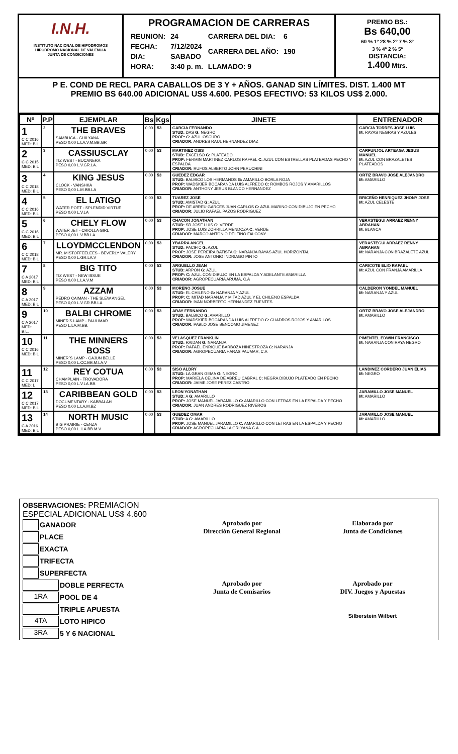I.N.H.
INSTITUTO NACIONAL DE HIPODROMOS
HIPODROMO NACIONAL DE VALENCIA
JUNTA DE CONDICIONES
PROGRAMACION DE CARRERAS
| REUNION: | 24 | CARRERA DEL DIA: | 6 |
| FECHA: | 7/12/2024 | CARRERA DEL AÑO: | 190 |
| DIA: | SABADO | | |
| HORA: | 3:40 p. m. | LLAMADO: 9 | |
PREMIO BS.:
Bs 640,00
60 % 1º 28 % 2º 7 % 3º
3 % 4º 2 % 5º
DISTANCIA:
1.400 Mtrs.
P E. COND DE RECL PARA CABALLOS DE 3 Y + AÑOS. GANAD SIN LÍMITES. DIST. 1.400 MT
PREMIO BS 640.00 ADICIONAL US$ 4.600. PESOS EFECTIVO: 53 KILOS US$ 2.000.
| Nº | P.P | EJEMPLAR | Bs | Kgs | JINETE | ENTRENADOR |
| --- | --- | --- | --- | --- | --- | --- |
| 1 C C 2016 MED: B.L | 2 | THE BRAVES SAMBUCA - GUILYANA PESO 0,00 L.LA.V.M.BB.GR | 0,00 | 53 | GARCIA FERNANDO STUD: DAS G: NEGRO PROP: C: AZUL OSCURO CRIADOR: ANDRES RAUL HERNANDEZ DIAZ | GARCIA TORRES JOSE LUIS M: RAYAS NEGRAS Y AZULES |
| 2 C C 2015 MED: B.L | 3 | CASSIUSCLAY TIZ WEST - BUCANERA PESO 0,00 L.V.GR.LA. | 0,00 | 53 | MARTINEZ OSIS STUD: EXCELSO G: PLATEADO PROP: FERMIN MARTINEZ CARLOS RAFAEL C: AZUL CON ESTRELLAS PLATEADAS PECHO Y ESPALDA CRIADOR: RUFOS ALBERTO JOHN PERUCHINI | CARFUNJOL ARTEAGA JESUS MANUEL M: AZUL CON BRAZALETES PLATEADOS |
| 3 C C 2018 MED: B.L | 4 | KING JESUS CLOCK - VANSHKA PESO 0,00 L.M.BB.LA | 0,00 | 53 | GUEDEZ EDGAR STUD: BALBICO LOS HERMANOS G: AMARILLO BORLA ROJA PROP: WADSKIER BOCARANDA LUIS ALFREDO C: ROMBOS ROJOS Y AMARILLOS CRIADOR: ANTHONY JESUS BLANCO HERNANDEZ | ORTIZ BRAVO JOSE ALEJANDRO M: AMARILLO |
| 4 C C 2016 MED: B.L | 5 | EL LATIGO WATER POET - SPLENDID VIRTUE PESO 0,00 L.V.LA | 0,00 | 53 | TUAREZ JOSE STUD: AMISTAD G: AZUL PROP: DE ABREU GARCES JUAN CARLOS C: AZUL MARINO CON DIBUJO EN PECHO CRIADOR: JULIO RAFAEL PAZOS RODRIGUEZ | BRICEÑO HENRIQUEZ JHONY JOSE M: AZUL CELESTE |
| 5 C C 2016 MED: B.L | 6 | CHELY FLOW WATER JET - CRIOLLA GIRL PESO 0,00 L.V.BB.LA | 0,00 | 53 | CHACON JONATHAN STUD: SR JOSE LUIS G: VERDE PROP: JOSE LUIS ZORRILLA MENDOZA C: VERDE CRIADOR: MARCO ANTONIO DELFINO FALCONY | VERASTEGUI ARRAEZ RENNY ABRAHAN M: BLANCA |
| 6 C C 2018 MED: B.L | 7 | LLOYDMCCLENDON MR. MISTOFFEELEES - BEVERLY VALERY PESO 0,00 L.GR.LA.V | 0,00 | 53 | YBARRA ANGEL STUD: PACIFIC G: AZUL PROP: JOSE PEREIRA BATISTA C: NARANJA RAYAS AZUL HORIZONTAL CRIADOR: JOSE ANTONIO INDRIAGO PINTO | VERASTEGUI ARRAEZ RENNY ABRAHAN M: NARANJA CON BRAZALETE AZUL |
| 7 C A 2017 MED: B.L | 8 | BIG TITO TIZ WEST - NEW ISSUE PESO 0,00 L.LA.V.M | 0,00 | 53 | ARGUELLO JEAN STUD: ARPON G: AZUL PROP: C: AZUL CON DIBUJO EN LA ESPALDA Y ADELANTE AMARILLA CRIADOR: AGROPECUARIA ARUMA, C.A | CARICOTE ELIO RAFAEL M: AZUL CON FRANJA AMARILLA |
| 8 C A 2017 MED: B.L | 9 | AZZAM PEDRO CAIMAN - THE SLEW ANGEL PESO 0,00 L.V.GR.BB.LA | 0,00 | 53 | MORENO JOSUE STUD: EL CHILENO G: NARANJA Y AZUL PROP: C: MITAD NARANJA Y MITAD AZUL Y EL CHILENO ESPALDA CRIADOR: IVAN NORBERTO HERNANDEZ FUENTES | CALDERON YONDEL MANUEL M: NARANJA Y AZUL |
| 9 C A 2017 MED: B.L. | 10 | BALBI CHROME MINER'S LAMP - PAULIMAR PESO L.LA.M.BB. | 0,00 | 53 | ARAY FERNANDO STUD: BALBICO G: AMARILLO PROP: WADSKIER BOCARANDA LUIS ALFREDO C: CUADROS ROJOS Y AMARILOS CRIADOR: PABLO JOSE BENCOMO JIMENEZ | ORTIZ BRAVO JOSE ALEJANDRO M: AMARILLO |
| 10 C C 2016 MED: B.L | 11 | THE MINNERS BOSS MINER`S LAMP - CAJUN BELLE PESO 0,00 L.CC.BB.M.LA.V | 0,00 | 53 | VELASQUEZ FRANKLIN STUD: RAIDAN G: NARANJA PROP: RAFAEL ENRIQUE BARBOZA HINESTROZA C: NARANJA CRIADOR: AGROPECUARIA HARAS PAUMAR, C.A | PIMENTEL EDWIN FRANCISCO M: NARANJA CON RAYA NEGRO |
| 11 C C 2017 MED: L | 12 | REY COTUA CHAMPLAIN - TROVADORA PESO 0,00 L.V.LA.BB. | 0,00 | 53 | SISO ALDRY STUD: LA GRAN GEMA G: NEGRO PROP: MARIELA CELINA DE ABREU CABRAL C: NEGRA DIBUJO PLATEADO EN PECHO CRIADOR: JAIME JOSE PEREZ CASTRO | LANDINEZ CORDERO JUAN ELIAS M: NEGRO |
| 12 C C 2017 MED: B.L | 13 | CARIBBEAN GOLD DOCUMENTARY - KABBALAH PESO 0,00 L.LA.M.BZ | 0,00 | 53 | LEON YONATHAN STUD: A G: AMARILLO PROP: JOSE MANUEL JARAMILLO C: AMARILLO CON LETRAS EN LA ESPALDA Y PECHO CRIADOR: JUAN ANDRES RODRIGUEZ RIVEROS | JARAMILLO JOSE MANUEL M: AMARILLO |
| 13 C A 2016 MED: B.L | 14 | NORTH MUSIC BIG PRAIRIE - CENZA PESO 0,00 L..LA.BB.M.V | 0,00 | 53 | GUEDEZ OMAR STUD: A G: AMARILLO PROP: JOSE MANUEL JARAMILLO C: AMARILLO CON LETRAS EN LA ESPALDA Y PECHO CRIADOR: AGROPECUARIA LA ORLYANA C.A. | JARAMILLO JOSE MANUEL M: AMARILLO |
OBSERVACIONES: PREMIACION ESPECIAL ADICIONAL US$ 4.600
GANADOR
PLACE
EXACTA
TRIFECTA
SUPERFECTA
DOBLE PERFECTA
1RA POOL DE 4
TRIPLE APUESTA
4TA LOTO HIPICO
3RA 5 Y 6 NACIONAL
Aprobado por
Dirección General Regional
Elaborado por
Junta de Condiciones
Aprobado por
Junta de Comisarios
Aprobado por
DIV. Juegos y Apuestas
Silberstein Wilbert